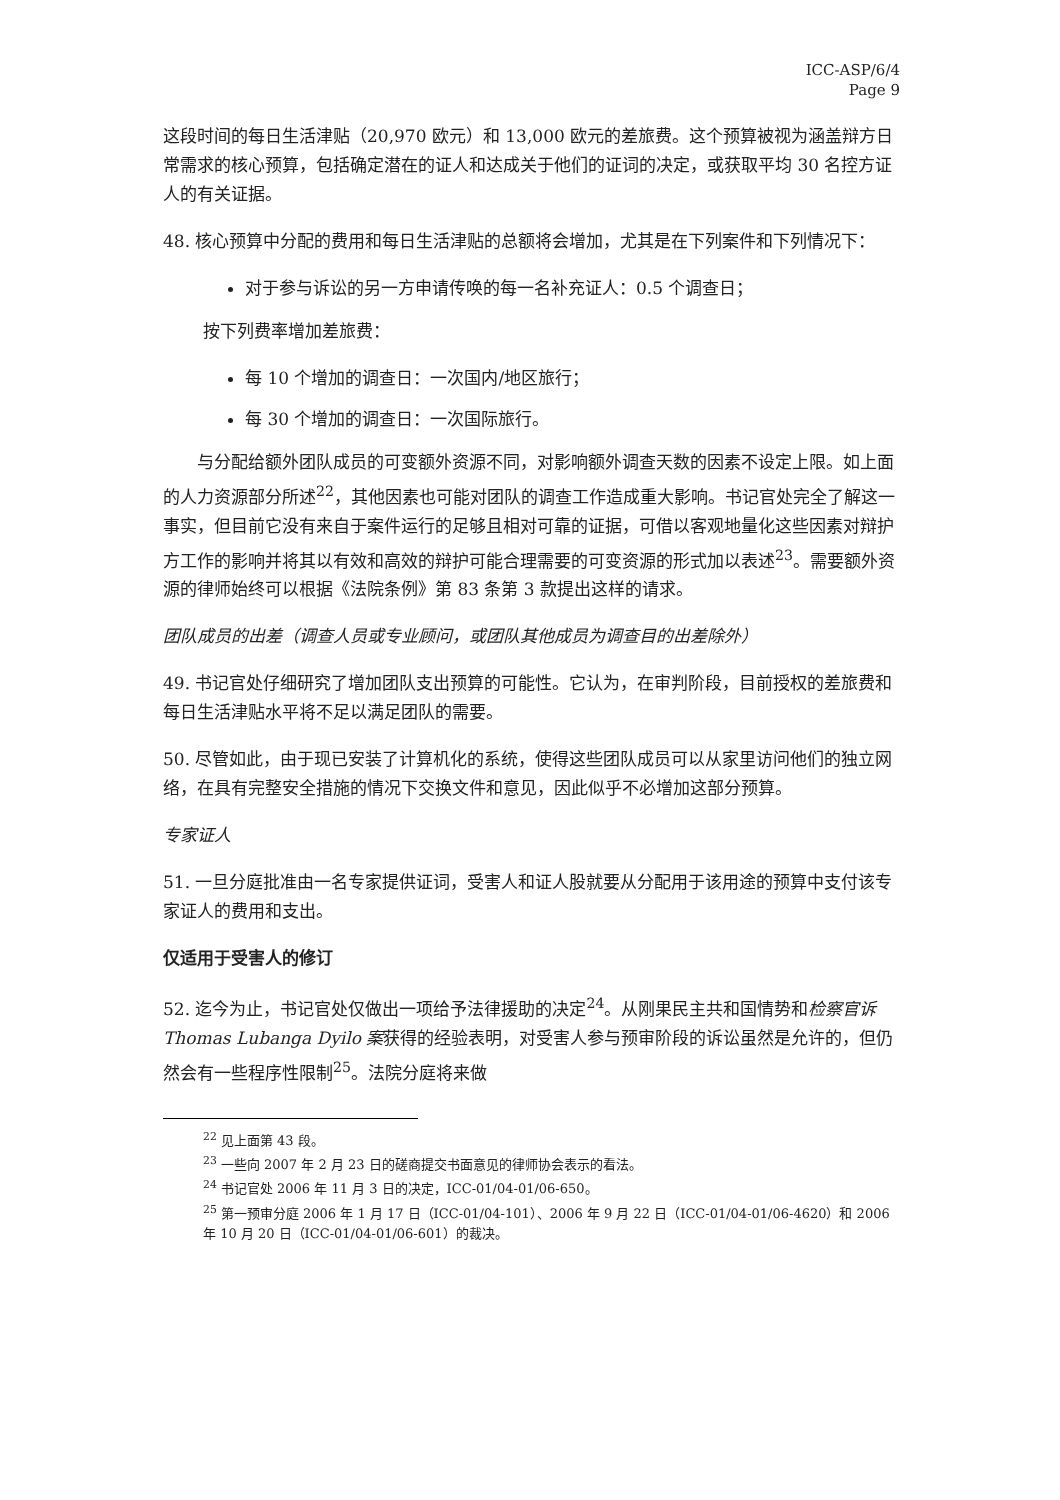ICC-ASP/6/4
Page 9
这段时间的每日生活津贴（20,970 欧元）和 13,000 欧元的差旅费。这个预算被视为涵盖辩方日常需求的核心预算，包括确定潜在的证人和达成关于他们的证词的决定，或获取平均 30 名控方证人的有关证据。
48. 核心预算中分配的费用和每日生活津贴的总额将会增加，尤其是在下列案件和下列情况下：
对于参与诉讼的另一方申请传唤的每一名补充证人：0.5 个调查日；
按下列费率增加差旅费：
每 10 个增加的调查日：一次国内/地区旅行；
每 30 个增加的调查日：一次国际旅行。
与分配给额外团队成员的可变额外资源不同，对影响额外调查天数的因素不设定上限。如上面的人力资源部分所述<sup>22</sup>，其他因素也可能对团队的调查工作造成重大影响。书记官处完全了解这一事实，但目前它没有来自于案件运行的足够且相对可靠的证据，可借以客观地量化这些因素对辩护方工作的影响并将其以有效和高效的辩护可能合理需要的可变资源的形式加以表述<sup>23</sup>。需要额外资源的律师始终可以根据《法院条例》第 83 条第 3 款提出这样的请求。
团队成员的出差（调查人员或专业顾问，或团队其他成员为调查目的出差除外）
49. 书记官处仔细研究了增加团队支出预算的可能性。它认为，在审判阶段，目前授权的差旅费和每日生活津贴水平将不足以满足团队的需要。
50. 尽管如此，由于现已安装了计算机化的系统，使得这些团队成员可以从家里访问他们的独立网络，在具有完整安全措施的情况下交换文件和意见，因此似乎不必增加这部分预算。
专家证人
51. 一旦分庭批准由一名专家提供证词，受害人和证人股就要从分配用于该用途的预算中支付该专家证人的费用和支出。
仅适用于受害人的修订
52. 迄今为止，书记官处仅做出一项给予法律援助的决定<sup>24</sup>。从刚果民主共和国情势和检察官诉 Thomas Lubanga Dyilo 案获得的经验表明，对受害人参与预审阶段的诉讼虽然是允许的，但仍然会有一些程序性限制<sup>25</sup>。法院分庭将来做
<sup>22</sup> 见上面第 43 段。
<sup>23</sup> 一些向 2007 年 2 月 23 日的磋商提交书面意见的律师协会表示的看法。
<sup>24</sup> 书记官处 2006 年 11 月 3 日的决定，ICC-01/04-01/06-650。
<sup>25</sup> 第一预审分庭 2006 年 1 月 17 日（ICC-01/04-101）、2006 年 9 月 22 日（ICC-01/04-01/06-4620）和 2006 年 10 月 20 日（ICC-01/04-01/06-601）的裁决。